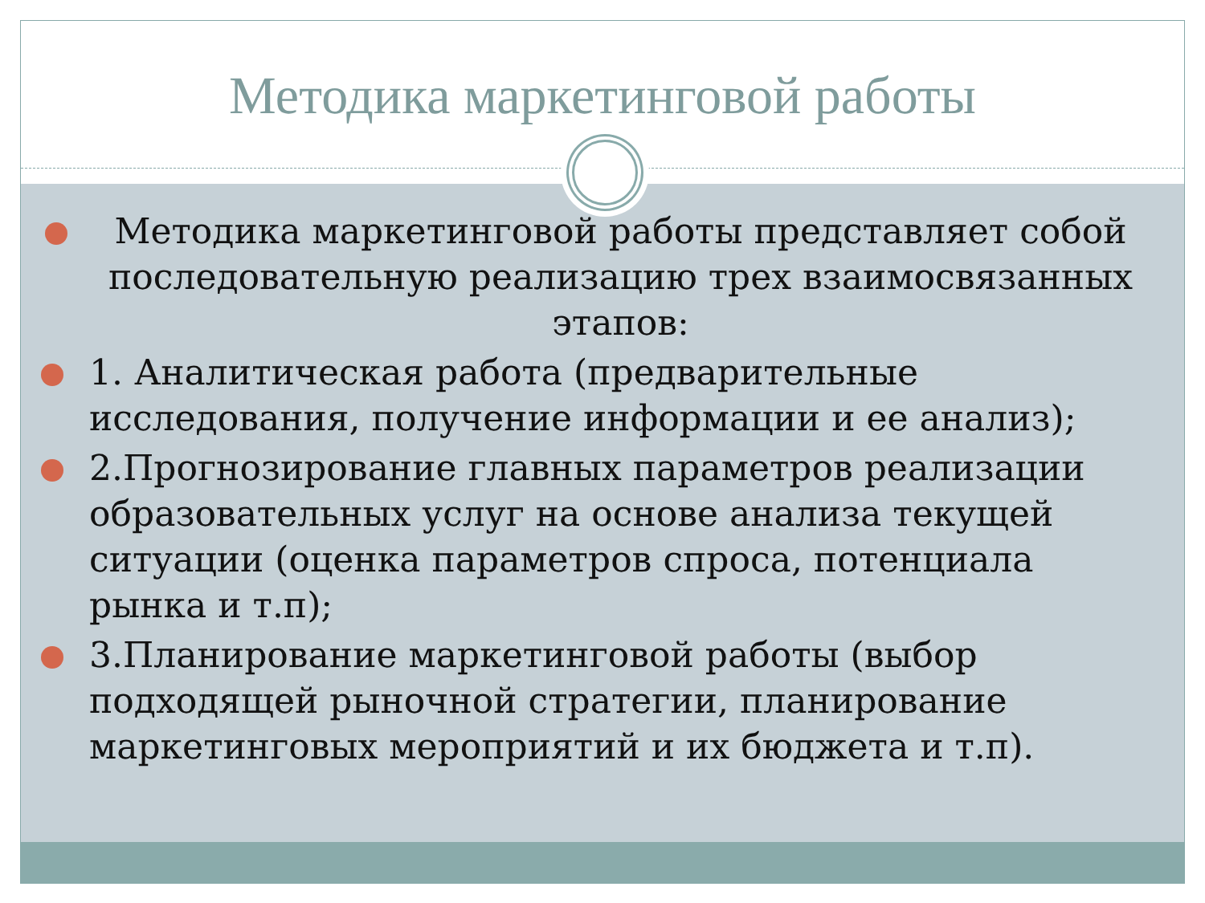Методика маркетинговой работы
Методика маркетинговой работы представляет собой последовательную реализацию трех взаимосвязанных этапов:
1. Аналитическая работа (предварительные исследования, получение информации и ее анализ);
2.Прогнозирование главных параметров реализации образовательных услуг на основе анализа текущей ситуации (оценка параметров спроса, потенциала рынка и т.п);
3.Планирование маркетинговой работы (выбор подходящей рыночной стратегии, планирование маркетинговых мероприятий и их бюджета и т.п).